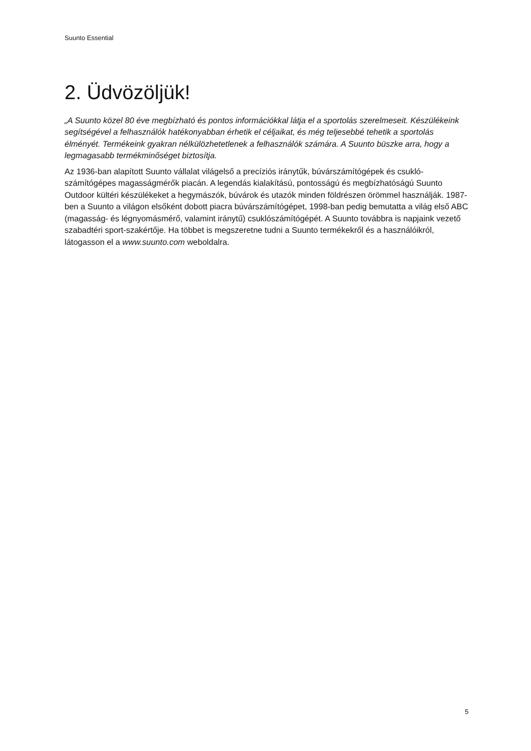Suunto Essential
2. Üdvözöljük!
„A Suunto közel 80 éve megbízható és pontos információkkal látja el a sportolás szerelmeseit. Készülékeink segítségével a felhasználók hatékonyabban érhetik el céljaikat, és még teljesebbé tehetik a sportolás élményét. Termékeink gyakran nélkülözhetetlenek a felhasználók számára. A Suunto büszke arra, hogy a legmagasabb termékminőséget biztosítja.
Az 1936-ban alapított Suunto vállalat világelső a precíziós iránytűk, búvárszámítógépek és csukló-számítógépes magasságmérők piacán. A legendás kialakítású, pontosságú és megbízhatóságú Suunto Outdoor kültéri készülékeket a hegymászók, búvárok és utazók minden földrészen örömmel használják. 1987-ben a Suunto a világon elsőként dobott piacra búvárszámítógépet, 1998-ban pedig bemutatta a világ első ABC (magasság- és légnyomásmérő, valamint iránytű) csuklószámítógépét. A Suunto továbbra is napjaink vezető szabadtéri sport-szakértője. Ha többet is megszeretne tudni a Suunto termékekről és a használóikról, látogasson el a www.suunto.com weboldalra.
5